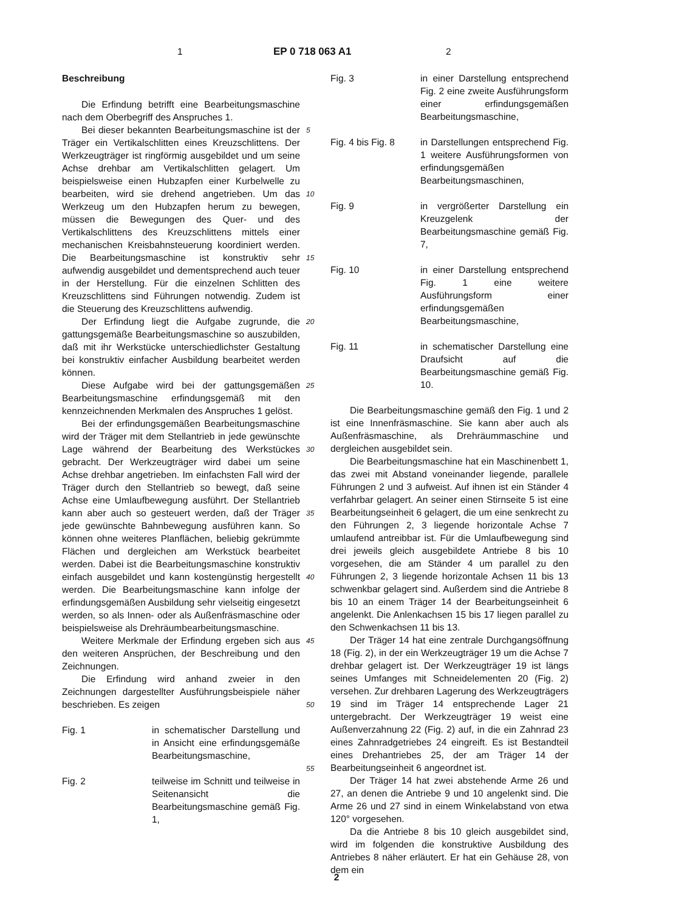1 EP 0 718 063 A1 2
Beschreibung
Die Erfindung betrifft eine Bearbeitungsmaschine nach dem Oberbegriff des Anspruches 1.
Bei dieser bekannten Bearbeitungsmaschine ist der Träger ein Vertikalschlitten eines Kreuzschlittens. Der Werkzeugträger ist ringförmig ausgebildet und um seine Achse drehbar am Vertikalschlitten gelagert. Um beispielsweise einen Hubzapfen einer Kurbelwelle zu bearbeiten, wird sie drehend angetrieben. Um das Werkzeug um den Hubzapfen herum zu bewegen, müssen die Bewegungen des Quer- und des Vertikalschlittens des Kreuzschlittens mittels einer mechanischen Kreisbahnsteuerung koordiniert werden. Die Bearbeitungsmaschine ist konstruktiv sehr aufwendig ausgebildet und dementsprechend auch teuer in der Herstellung. Für die einzelnen Schlitten des Kreuzschlittens sind Führungen notwendig. Zudem ist die Steuerung des Kreuzschlittens aufwendig.
Der Erfindung liegt die Aufgabe zugrunde, die gattungsgemäße Bearbeitungsmaschine so auszubilden, daß mit ihr Werkstücke unterschiedlichster Gestaltung bei konstruktiv einfacher Ausbildung bearbeitet werden können.
Diese Aufgabe wird bei der gattungsgemäßen Bearbeitungsmaschine erfindungsgemäß mit den kennzeichnenden Merkmalen des Anspruches 1 gelöst.
Bei der erfindungsgemäßen Bearbeitungsmaschine wird der Träger mit dem Stellantrieb in jede gewünschte Lage während der Bearbeitung des Werkstückes gebracht. Der Werkzeugträger wird dabei um seine Achse drehbar angetrieben. Im einfachsten Fall wird der Träger durch den Stellantrieb so bewegt, daß seine Achse eine Umlaufbewegung ausführt. Der Stellantrieb kann aber auch so gesteuert werden, daß der Träger jede gewünschte Bahnbewegung ausführen kann. So können ohne weiteres Planflächen, beliebig gekrümmte Flächen und dergleichen am Werkstück bearbeitet werden. Dabei ist die Bearbeitungsmaschine konstruktiv einfach ausgebildet und kann kostengünstig hergestellt werden. Die Bearbeitungsmaschine kann infolge der erfindungsgemäßen Ausbildung sehr vielseitig eingesetzt werden, so als Innen- oder als Außenfräsmaschine oder beispielsweise als Drehräumbearbeitungsmaschine.
Weitere Merkmale der Erfindung ergeben sich aus den weiteren Ansprüchen, der Beschreibung und den Zeichnungen.
Die Erfindung wird anhand zweier in den Zeichnungen dargestellter Ausführungsbeispiele näher beschrieben. Es zeigen
Fig. 1 in schematischer Darstellung und in Ansicht eine erfindungsgemäße Bearbeitungsmaschine,
Fig. 2 teilweise im Schnitt und teilweise in Seitenansicht die Bearbeitungsmaschine gemäß Fig. 1,
5
10
15
20
25
30
35
40
45
50
55
Fig. 3 in einer Darstellung entsprechend Fig. 2 eine zweite Ausführungsform einer erfindungsgemäßen Bearbeitungsmaschine,
Fig. 4 bis Fig. 8
in Darstellungen entsprechend Fig. 1 weitere Ausführungsformen von erfindungsgemäßen Bearbeitungsmaschinen,
Fig. 9 in vergrößerter Darstellung ein Kreuzgelenk der Bearbeitungsmaschine gemäß Fig. 7,
Fig. 10 in einer Darstellung entsprechend Fig. 1 eine weitere Ausführungsform einer erfindungsgemäßen Bearbeitungsmaschine,
Fig. 11 in schematischer Darstellung eine Draufsicht auf die Bearbeitungsmaschine gemäß Fig. 10.
Die Bearbeitungsmaschine gemäß den Fig. 1 und 2 ist eine Innenfräsmaschine. Sie kann aber auch als Außenfräsmaschine, als Drehräummaschine und dergleichen ausgebildet sein.
Die Bearbeitungsmaschine hat ein Maschinenbett 1, das zwei mit Abstand voneinander liegende, parallele Führungen 2 und 3 aufweist. Auf ihnen ist ein Ständer 4 verfahrbar gelagert. An seiner einen Stirnseite 5 ist eine Bearbeitungseinheit 6 gelagert, die um eine senkrecht zu den Führungen 2, 3 liegende horizontale Achse 7 umlaufend antreibbar ist. Für die Umlaufbewegung sind drei jeweils gleich ausgebildete Antriebe 8 bis 10 vorgesehen, die am Ständer 4 um parallel zu den Führungen 2, 3 liegende horizontale Achsen 11 bis 13 schwenkbar gelagert sind. Außerdem sind die Antriebe 8 bis 10 an einem Träger 14 der Bearbeitungseinheit 6 angelenkt. Die Anlenkachsen 15 bis 17 liegen parallel zu den Schwenkachsen 11 bis 13.
Der Träger 14 hat eine zentrale Durchgangsöffnung 18 (Fig. 2), in der ein Werkzeugträger 19 um die Achse 7 drehbar gelagert ist. Der Werkzeugträger 19 ist längs seines Umfanges mit Schneidelementen 20 (Fig. 2) versehen. Zur drehbaren Lagerung des Werkzeugträgers 19 sind im Träger 14 entsprechende Lager 21 untergebracht. Der Werkzeugträger 19 weist eine Außenverzahnung 22 (Fig. 2) auf, in die ein Zahnrad 23 eines Zahnradgetriebes 24 eingreift. Es ist Bestandteil eines Drehantriebes 25, der am Träger 14 der Bearbeitungseinheit 6 angeordnet ist.
Der Träger 14 hat zwei abstehende Arme 26 und 27, an denen die Antriebe 9 und 10 angelenkt sind. Die Arme 26 und 27 sind in einem Winkelabstand von etwa 120° vorgesehen.
Da die Antriebe 8 bis 10 gleich ausgebildet sind, wird im folgenden die konstruktive Ausbildung des Antriebes 8 näher erläutert. Er hat ein Gehäuse 28, von dem ein
2